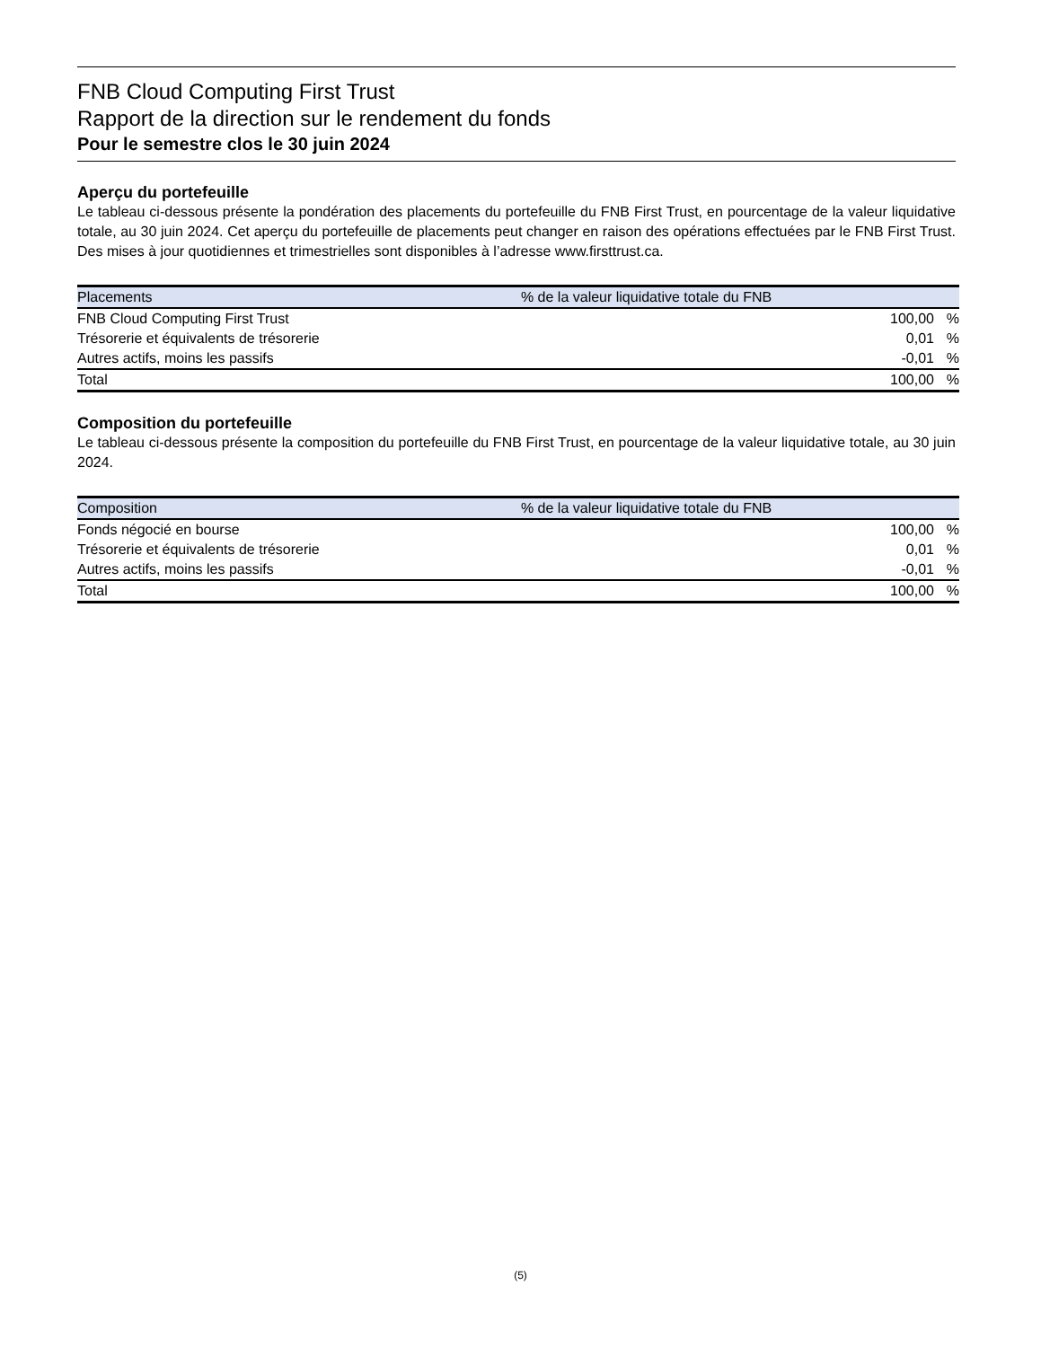FNB Cloud Computing First Trust
Rapport de la direction sur le rendement du fonds
Pour le semestre clos le 30 juin 2024
Aperçu du portefeuille
Le tableau ci-dessous présente la pondération des placements du portefeuille du FNB First Trust, en pourcentage de la valeur liquidative totale, au 30 juin 2024. Cet aperçu du portefeuille de placements peut changer en raison des opérations effectuées par le FNB First Trust. Des mises à jour quotidiennes et trimestrielles sont disponibles à l’adresse www.firsttrust.ca.
| Placements | % de la valeur liquidative totale du FNB | |
| --- | --- | --- |
| FNB Cloud Computing First Trust | 100,00 | % |
| Trésorerie et équivalents de trésorerie | 0,01 | % |
| Autres actifs, moins les passifs | -0,01 | % |
| Total | 100,00 | % |
Composition du portefeuille
Le tableau ci-dessous présente la composition du portefeuille du FNB First Trust, en pourcentage de la valeur liquidative totale, au 30 juin 2024.
| Composition | % de la valeur liquidative totale du FNB | |
| --- | --- | --- |
| Fonds négocié en bourse | 100,00 | % |
| Trésorerie et équivalents de trésorerie | 0,01 | % |
| Autres actifs, moins les passifs | -0,01 | % |
| Total | 100,00 | % |
(5)